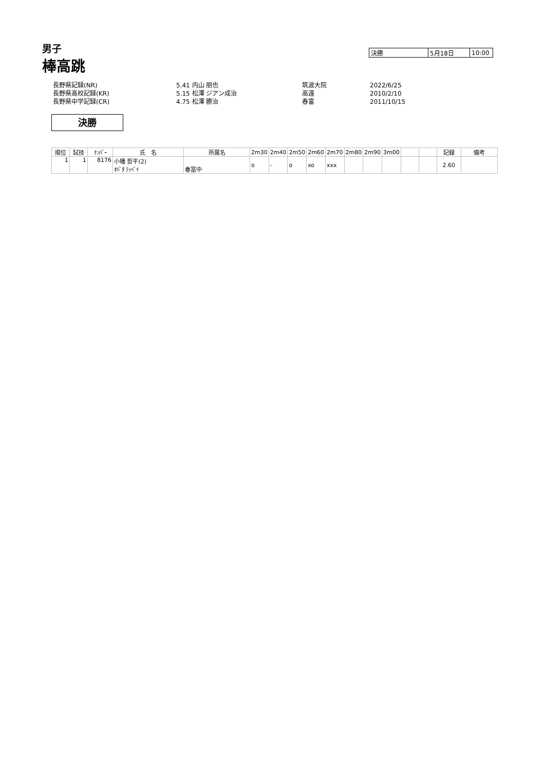男子
棒高跳
| 決勝 | 5月18日 | 10:00 |
| 長野県記録(NR) | 5.41 内山 朋也 | 筑波大院 | 2022/6/25 |
| 長野県高校記録(KR) | 5.15 松澤 ジアン成治 | 高遠 | 2010/2/10 |
| 長野県中学記録(CR) | 4.75 松澤 勝治 | 春富 | 2011/10/15 |
決勝
| 順位 | 試技 | ﾅﾝﾊﾞｰ | 氏 名 | 所属名 | 2m30 | 2m40 | 2m50 | 2m60 | 2m70 | 2m80 | 2m90 | 3m00 | | | 記録 | 備考 |
| --- | --- | --- | --- | --- | --- | --- | --- | --- | --- | --- | --- | --- | --- | --- | --- | --- |
| 1 | 1 | 8176 | 小幡 哲平(2) ｵﾊﾞﾀ ﾃｯﾍﾟｲ | 春冨中 | o | - | o | xo | xxx | | | | | | 2.60 | |